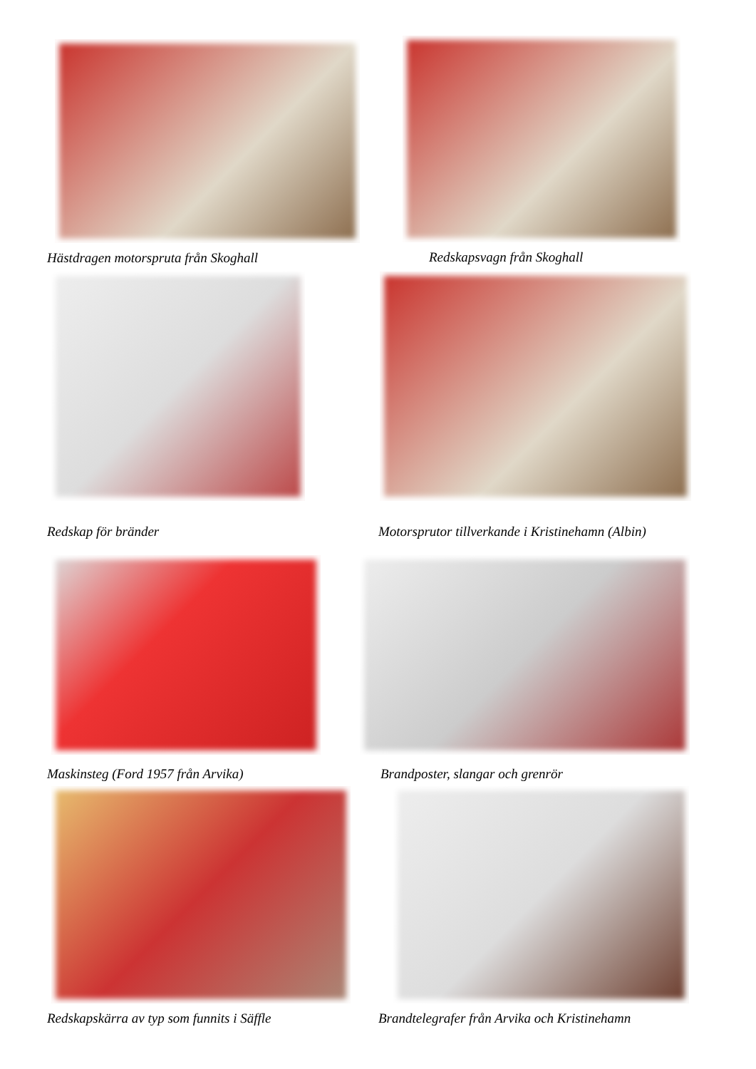Hästdragen motorspruta från Skoghall Redskapsvagn från Skoghall
Redskap för bränder Motorsprutor tillverkande i Kristinehamn (Albin)
Maskinsteg (Ford 1957 från Arvika) Brandposter, slangar och grenrör
Redskapskärra av typ som funnits i Säffle Brandtelegrafer från Arvika och Kristinehamn